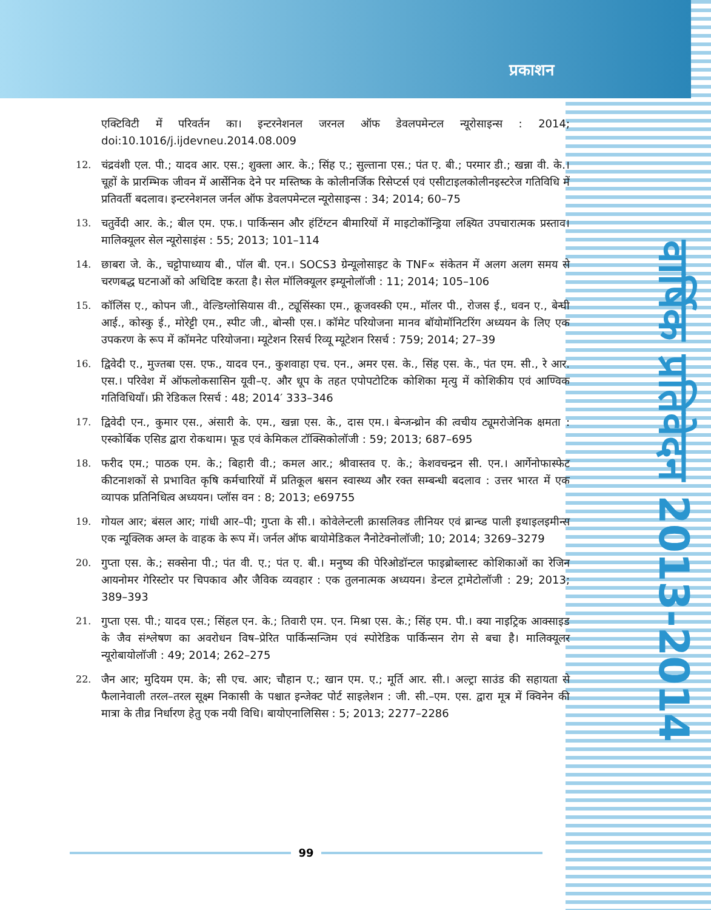प्रकाशन
वार्षिक प्रतिवेदन 2013-2014
एक्टिविटी में परिवर्तन का। इन्टरनेशनल जरनल ऑफ डेवलपमेन्टल न्यूरोसाइन्स : 2014; doi:10.1016/j.ijdevneu.2014.08.009
12. चंद्रवंशी एल. पी.; यादव आर. एस.; शुक्ला आर. के.; सिंह ए.; सुल्ताना एस.; पंत ए. बी.; परमार डी.; खन्ना वी. के.। चूहों के प्रारम्भिक जीवन में आर्सेनिक देने पर मस्तिष्क के कोलीनर्जिक रिसेप्टर्स एवं एसीटाइलकोलीनइस्टरेज गतिविधि में प्रतिवर्ती बदलाव। इन्टरनेशनल जर्नल ऑफ डेवलपमेन्टल न्यूरोसाइन्स : 34; 2014; 60–75
13. चतुर्वेदी आर. के.; बील एम. एफ.। पार्किन्सन और हंटिंग्टन बीमारियों में माइटोकॉन्ड्रिया लक्ष्यित उपचारात्मक प्रस्ताव। मालिक्यूलर सेल न्यूरोसाइंस : 55; 2013; 101–114
14. छाबरा जे. के., चट्टोपाध्याय बी., पॉल बी. एन.। SOCS3 ग्रेन्यूलोसाइट के TNF∝ संकेतन में अलग अलग समय से चरणबद्ध घटनाओं को अधिदिष्ट करता है। सेल मॉलिक्यूलर इम्यूनोलॉजी : 11; 2014; 105–106
15. कॉलिंस ए., कोपन जी., वेल्डिग्लोसियास वी., ट्यूसिंस्का एम., क्रूजवस्की एम., मॉलर पी., रोजस ई., धवन ए., बेन्घी आई., कोस्कु ई., मोरेट्टी एम., स्पीट जी., बोन्सी एस.। कॉमेट परियोजना मानव बॉयोमॉनिटरिंग अध्ययन के लिए एक उपकरण के रूप में कॉमनेट परियोजना। म्यूटेशन रिसर्च रिव्यू म्यूटेशन रिसर्च : 759; 2014; 27–39
16. द्विवेदी ए., मुज्तबा एस. एफ., यादव एन., कुशवाहा एच. एन., अमर एस. के., सिंह एस. के., पंत एम. सी., रे आर. एस.। परिवेश में ऑफलोकसासिन यूवी–ए. और धूप के तहत एपोपटोटिक कोशिका मृत्यु में कोशिकीय एवं आण्विक गतिविधियाँ। फ्री रेडिकल रिसर्च : 48; 2014′ 333–346
17. द्विवेदी एन., कुमार एस., अंसारी के. एम., खन्ना एस. के., दास एम.। बेन्जन्थ्रोन की त्वचीय ट्यूमरोजेनिक क्षमता : एस्कोर्बिक एसिड द्वारा रोकथाम। फूड एवं केमिकल टॉक्सिकोलॉजी : 59; 2013; 687–695
18. फरीद एम.; पाठक एम. के.; बिहारी वी.; कमल आर.; श्रीवास्तव ए. के.; केशवचन्द्रन सी. एन.। आर्गेनोफास्फेट कीटनाशकों से प्रभावित कृषि कर्मचारियों में प्रतिकूल श्वसन स्वास्थ्य और रक्त सम्बन्धी बदलाव : उत्तर भारत में एक व्यापक प्रतिनिधित्व अध्ययन। प्लॉस वन : 8; 2013; e69755
19. गोयल आर; बंसल आर; गांधी आर–पी; गुप्ता के सी.। कोवेलेन्टली क्रासलिक्ड लीनियर एवं ब्रान्च्ड पाली इथाइलइमीन्स एक न्यूक्लिक अम्ल के वाहक के रूप में। जर्नल ऑफ बायोमेडिकल नैनोटेक्नोलॉजी; 10; 2014; 3269–3279
20. गुप्ता एस. के.; सक्सेना पी.; पंत वी. ए.; पंत ए. बी.। मनुष्य की पेरिओडॉन्टल फाइब्रोब्लास्ट कोशिकाओं का रेजिन आयनोमर गेरिस्टोर पर चिपकाव और जैविक व्यवहार : एक तुलनात्मक अध्ययन। डेन्टल ट्रामेटोलॉजी : 29; 2013; 389–393
21. गुप्ता एस. पी.; यादव एस.; सिंहल एन. के.; तिवारी एम. एन. मिश्रा एस. के.; सिंह एम. पी.। क्या नाइट्रिक आक्साइड के जैव संश्लेषण का अवरोधन विष–प्रेरित पार्किन्सन्जिम एवं स्पोरेडिक पार्किन्सन रोग से बचा है। मालिक्यूलर न्यूरोबायोलॉजी : 49; 2014; 262–275
22. जैन आर; मुदियम एम. के; सी एच. आर; चौहान ए.; खान एम. ए.; मूर्ति आर. सी.। अल्ट्रा साउंड की सहायता से फैलानेवाली तरल–तरल सूक्ष्म निकासी के पश्चात इन्जेक्ट पोर्ट साइलेशन : जी. सी.–एम. एस. द्वारा मूत्र में क्विनेन की मात्रा के तीव्र निर्धारण हेतु एक नयी विधि। बायोएनालिसिस : 5; 2013; 2277–2286
99